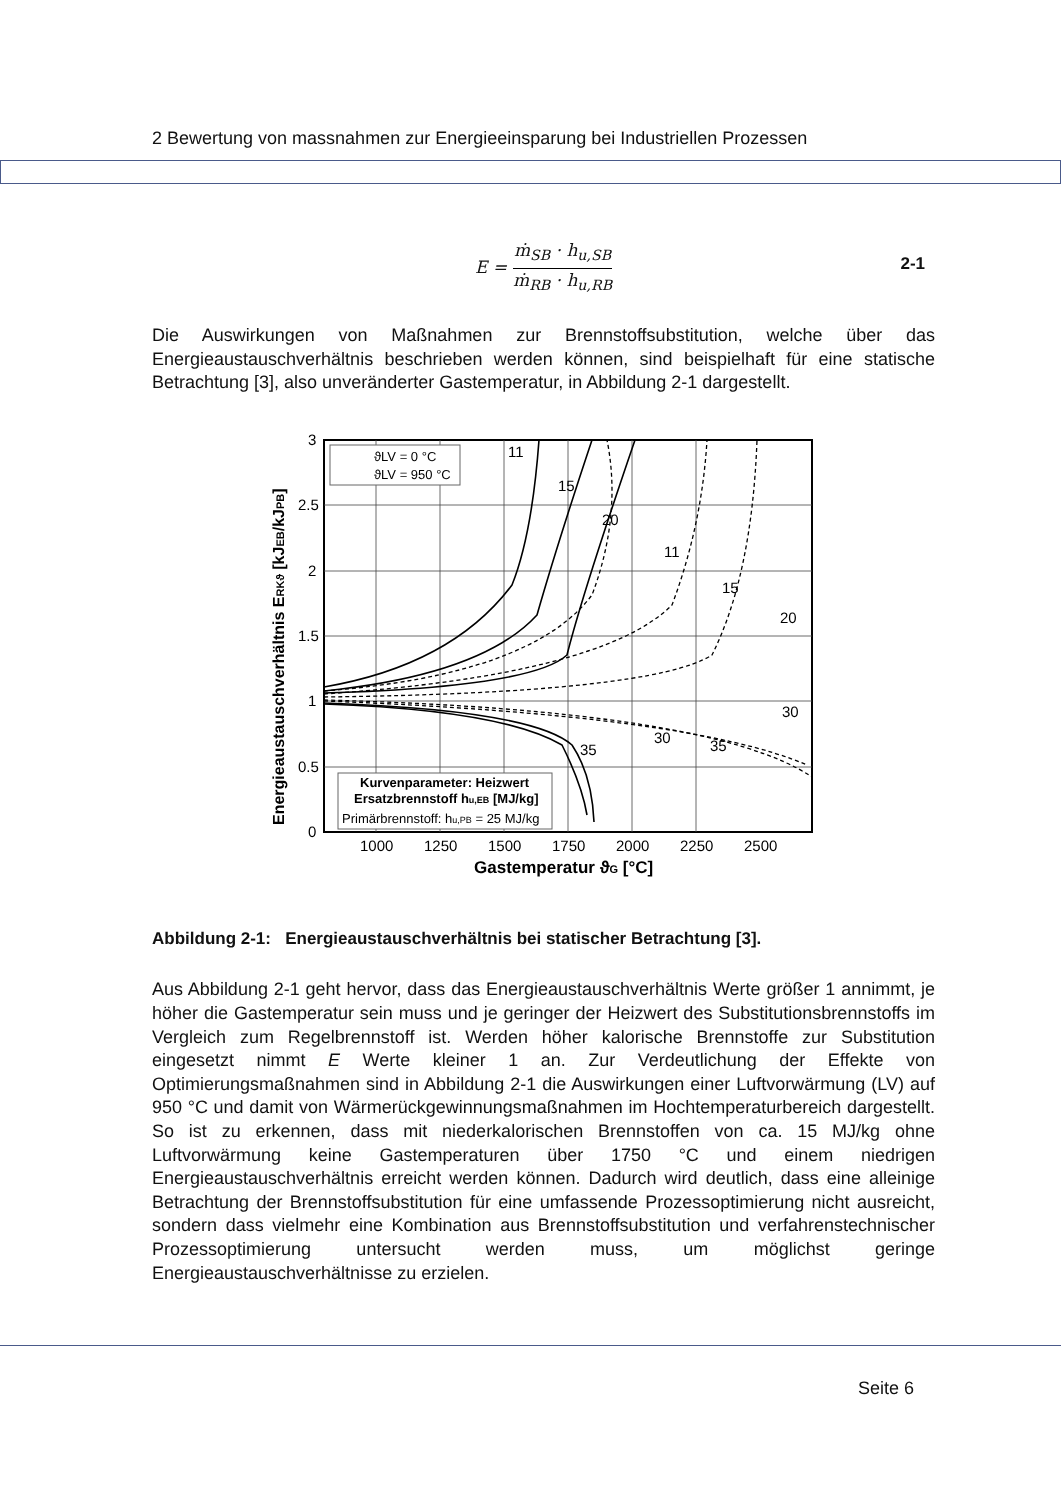2 Bewertung von massnahmen zur Energieeinsparung bei Industriellen Prozessen
E = ṁ<sub>SB</sub> · h<sub>u,SB</sub> ṁ<sub>RB</sub> · h<sub>u,RB</sub>
2-1
Die Auswirkungen von Maßnahmen zur Brennstoffsubstitution, welche über das Energieaustauschverhältnis beschrieben werden können, sind beispielhaft für eine statische Betrachtung [3], also unveränderter Gastemperatur, in Abbildung 2-1 dargestellt.
3
2.5
2
1.5
1
0.5
0
1000
1250
1500
1750
2000
2250
2500
Gastemperatur ϑG [°C]
Energieaustauschverhältnis ERKϑ [kJEB/kJPB]
ϑLV = 0 °C
ϑLV = 950 °C
11
15
20
11
15
20
30
30
35
35
Kurvenparameter: Heizwert
Ersatzbrennstoff hu,EB [MJ/kg]
Primärbrennstoff: hu,PB = 25 MJ/kg
Abbildung 2-1: Energieaustauschverhältnis bei statischer Betrachtung [3].
Aus Abbildung 2-1 geht hervor, dass das Energieaustauschverhältnis Werte größer 1 annimmt, je höher die Gastemperatur sein muss und je geringer der Heizwert des Substitutionsbrennstoffs im Vergleich zum Regelbrennstoff ist. Werden höher kalorische Brennstoffe zur Substitution eingesetzt nimmt E Werte kleiner 1 an. Zur Verdeutlichung der Effekte von Optimierungsmaßnahmen sind in Abbildung 2-1 die Auswirkungen einer Luftvorwärmung (LV) auf 950 °C und damit von Wärmerückgewinnungsmaßnahmen im Hochtemperaturbereich dargestellt. So ist zu erkennen, dass mit niederkalorischen Brennstoffen von ca. 15 MJ/kg ohne Luftvorwärmung keine Gastemperaturen über 1750 °C und einem niedrigen Energieaustauschverhältnis erreicht werden können. Dadurch wird deutlich, dass eine alleinige Betrachtung der Brennstoffsubstitution für eine umfassende Prozessoptimierung nicht ausreicht, sondern dass vielmehr eine Kombination aus Brennstoffsubstitution und verfahrenstechnischer Prozessoptimierung untersucht werden muss, um möglichst geringe Energieaustauschverhältnisse zu erzielen.
Seite 6